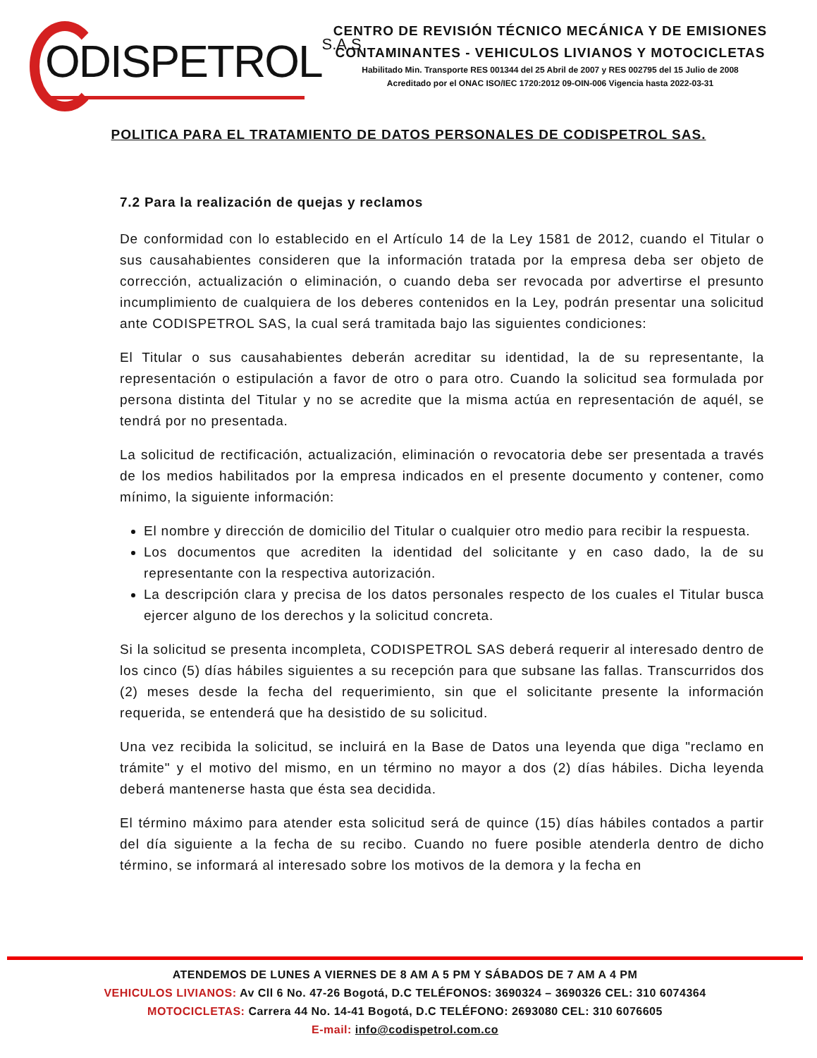ODISPETROLS.A.S
CENTRO DE REVISIÓN TÉCNICO MECÁNICA Y DE EMISIONES
CONTAMINANTES - VEHICULOS LIVIANOS Y MOTOCICLETAS
Habilitado Min. Transporte RES 001344 del 25 Abril de 2007 y RES 002795 del 15 Julio de 2008
Acreditado por el ONAC ISO/IEC 1720:2012 09-OIN-006 Vigencia hasta 2022-03-31
POLITICA PARA EL TRATAMIENTO DE DATOS PERSONALES DE CODISPETROL SAS.
7.2 Para la realización de quejas y reclamos
De conformidad con lo establecido en el Artículo 14 de la Ley 1581 de 2012, cuando el Titular o sus causahabientes consideren que la información tratada por la empresa deba ser objeto de corrección, actualización o eliminación, o cuando deba ser revocada por advertirse el presunto incumplimiento de cualquiera de los deberes contenidos en la Ley, podrán presentar una solicitud ante CODISPETROL SAS, la cual será tramitada bajo las siguientes condiciones:
El Titular o sus causahabientes deberán acreditar su identidad, la de su representante, la representación o estipulación a favor de otro o para otro. Cuando la solicitud sea formulada por persona distinta del Titular y no se acredite que la misma actúa en representación de aquél, se tendrá por no presentada.
La solicitud de rectificación, actualización, eliminación o revocatoria debe ser presentada a través de los medios habilitados por la empresa indicados en el presente documento y contener, como mínimo, la siguiente información:
El nombre y dirección de domicilio del Titular o cualquier otro medio para recibir la respuesta.
Los documentos que acrediten la identidad del solicitante y en caso dado, la de su representante con la respectiva autorización.
La descripción clara y precisa de los datos personales respecto de los cuales el Titular busca ejercer alguno de los derechos y la solicitud concreta.
Si la solicitud se presenta incompleta, CODISPETROL SAS deberá requerir al interesado dentro de los cinco (5) días hábiles siguientes a su recepción para que subsane las fallas. Transcurridos dos (2) meses desde la fecha del requerimiento, sin que el solicitante presente la información requerida, se entenderá que ha desistido de su solicitud.
Una vez recibida la solicitud, se incluirá en la Base de Datos una leyenda que diga "reclamo en trámite" y el motivo del mismo, en un término no mayor a dos (2) días hábiles. Dicha leyenda deberá mantenerse hasta que ésta sea decidida.
El término máximo para atender esta solicitud será de quince (15) días hábiles contados a partir del día siguiente a la fecha de su recibo. Cuando no fuere posible atenderla dentro de dicho término, se informará al interesado sobre los motivos de la demora y la fecha en
ATENDEMOS DE LUNES A VIERNES DE 8 AM A 5 PM Y SÁBADOS DE 7 AM A 4 PM
VEHICULOS LIVIANOS: Av Cll 6 No. 47-26 Bogotá, D.C TELÉFONOS: 3690324 – 3690326 CEL: 310 6074364
MOTOCICLETAS: Carrera 44 No. 14-41 Bogotá, D.C TELÉFONO: 2693080 CEL: 310 6076605
E-mail: info@codispetrol.com.co